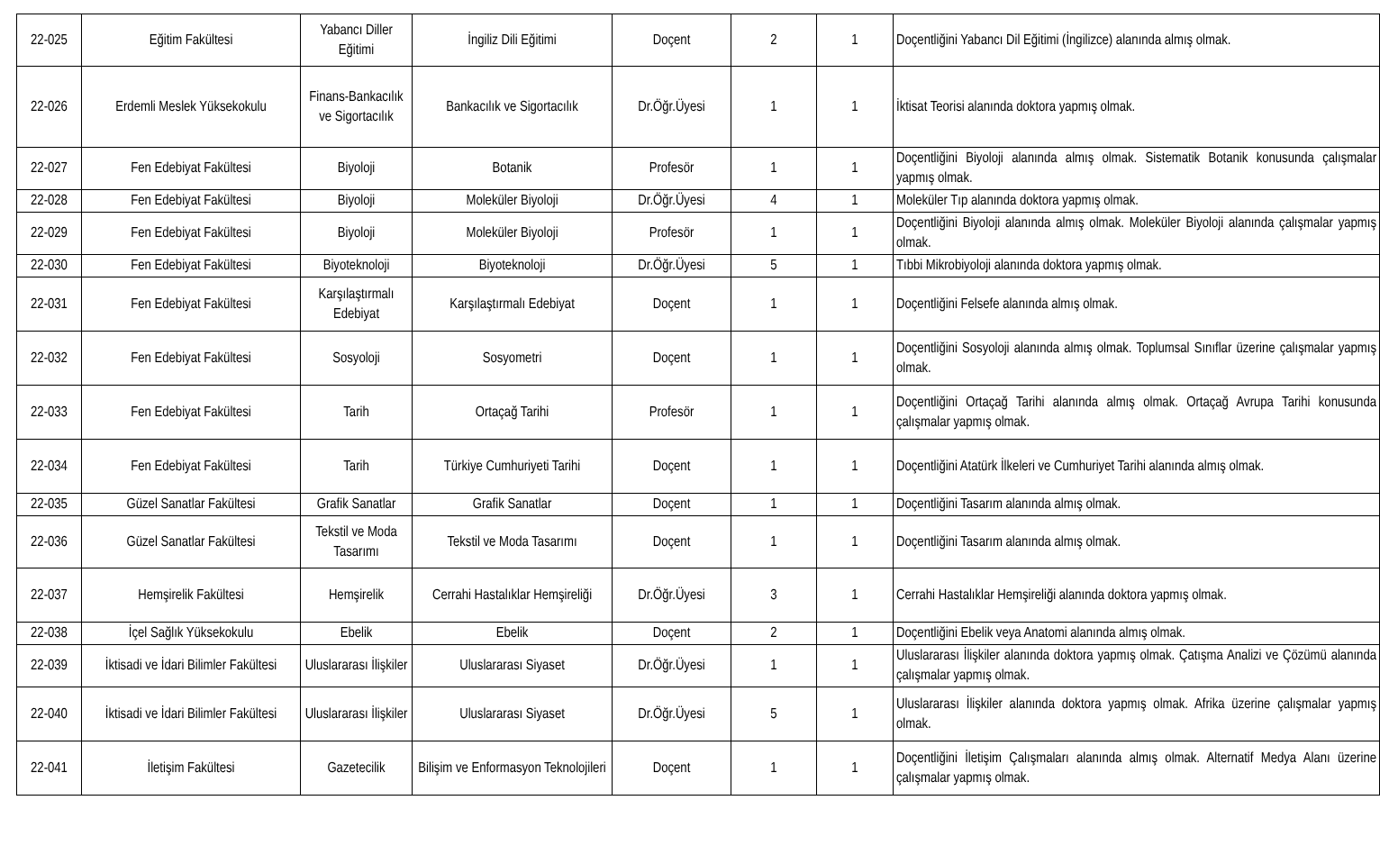| 22-025 | Eğitim Fakültesi | Yabancı Diller Eğitimi | İngiliz Dili Eğitimi | Doçent | 2 | 1 | Doçentliğini Yabancı Dil Eğitimi (İngilizce) alanında almış olmak. |
| 22-026 | Erdemli Meslek Yüksekokulu | Finans-Bankacılık ve Sigortacılık | Bankacılık ve Sigortacılık | Dr.Öğr.Üyesi | 1 | 1 | İktisat Teorisi alanında doktora yapmış olmak. |
| 22-027 | Fen Edebiyat Fakültesi | Biyoloji | Botanik | Profesör | 1 | 1 | Doçentliğini Biyoloji alanında almış olmak. Sistematik Botanik konusunda çalışmalar yapmış olmak. |
| 22-028 | Fen Edebiyat Fakültesi | Biyoloji | Moleküler Biyoloji | Dr.Öğr.Üyesi | 4 | 1 | Moleküler Tıp alanında doktora yapmış olmak. |
| 22-029 | Fen Edebiyat Fakültesi | Biyoloji | Moleküler Biyoloji | Profesör | 1 | 1 | Doçentliğini Biyoloji alanında almış olmak. Moleküler Biyoloji alanında çalışmalar yapmış olmak. |
| 22-030 | Fen Edebiyat Fakültesi | Biyoteknoloji | Biyoteknoloji | Dr.Öğr.Üyesi | 5 | 1 | Tıbbi Mikrobiyoloji alanında doktora yapmış olmak. |
| 22-031 | Fen Edebiyat Fakültesi | Karşılaştırmalı Edebiyat | Karşılaştırmalı Edebiyat | Doçent | 1 | 1 | Doçentliğini Felsefe alanında almış olmak. |
| 22-032 | Fen Edebiyat Fakültesi | Sosyoloji | Sosyometri | Doçent | 1 | 1 | Doçentliğini Sosyoloji alanında almış olmak. Toplumsal Sınıflar üzerine çalışmalar yapmış olmak. |
| 22-033 | Fen Edebiyat Fakültesi | Tarih | Ortaçağ Tarihi | Profesör | 1 | 1 | Doçentliğini Ortaçağ Tarihi alanında almış olmak. Ortaçağ Avrupa Tarihi konusunda çalışmalar yapmış olmak. |
| 22-034 | Fen Edebiyat Fakültesi | Tarih | Türkiye Cumhuriyeti Tarihi | Doçent | 1 | 1 | Doçentliğini Atatürk İlkeleri ve Cumhuriyet Tarihi alanında almış olmak. |
| 22-035 | Güzel Sanatlar Fakültesi | Grafik Sanatlar | Grafik Sanatlar | Doçent | 1 | 1 | Doçentliğini Tasarım alanında almış olmak. |
| 22-036 | Güzel Sanatlar Fakültesi | Tekstil ve Moda Tasarımı | Tekstil ve Moda Tasarımı | Doçent | 1 | 1 | Doçentliğini Tasarım alanında almış olmak. |
| 22-037 | Hemşirelik Fakültesi | Hemşirelik | Cerrahi Hastalıklar Hemşireliği | Dr.Öğr.Üyesi | 3 | 1 | Cerrahi Hastalıklar Hemşireliği alanında doktora yapmış olmak. |
| 22-038 | İçel Sağlık Yüksekokulu | Ebelik | Ebelik | Doçent | 2 | 1 | Doçentliğini Ebelik veya Anatomi alanında almış olmak. |
| 22-039 | İktisadi ve İdari Bilimler Fakültesi | Uluslararası İlişkiler | Uluslararası Siyaset | Dr.Öğr.Üyesi | 1 | 1 | Uluslararası İlişkiler alanında doktora yapmış olmak. Çatışma Analizi ve Çözümü alanında çalışmalar yapmış olmak. |
| 22-040 | İktisadi ve İdari Bilimler Fakültesi | Uluslararası İlişkiler | Uluslararası Siyaset | Dr.Öğr.Üyesi | 5 | 1 | Uluslararası İlişkiler alanında doktora yapmış olmak. Afrika üzerine çalışmalar yapmış olmak. |
| 22-041 | İletişim Fakültesi | Gazetecilik | Bilişim ve Enformasyon Teknolojileri | Doçent | 1 | 1 | Doçentliğini İletişim Çalışmaları alanında almış olmak. Alternatif Medya Alanı üzerine çalışmalar yapmış olmak. |